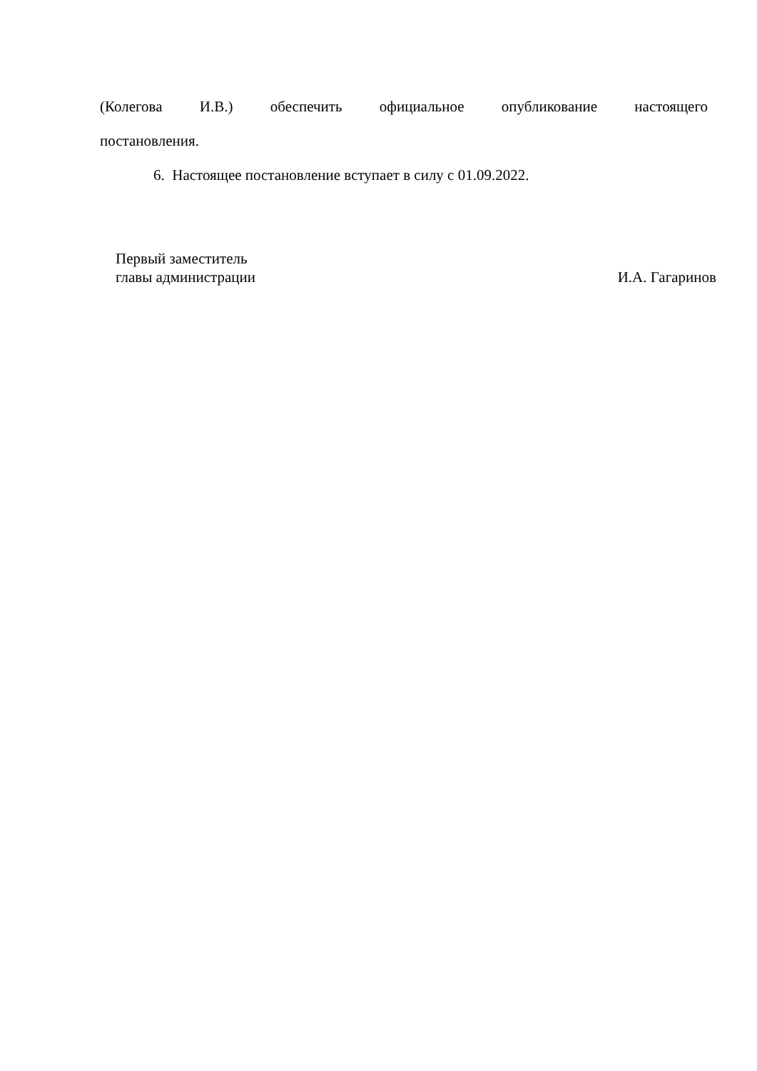(Колегова И.В.) обеспечить официальное опубликование настоящего
постановления.
6. Настоящее постановление вступает в силу с 01.09.2022.
Первый заместитель
главы администрации
И.А. Гагаринов